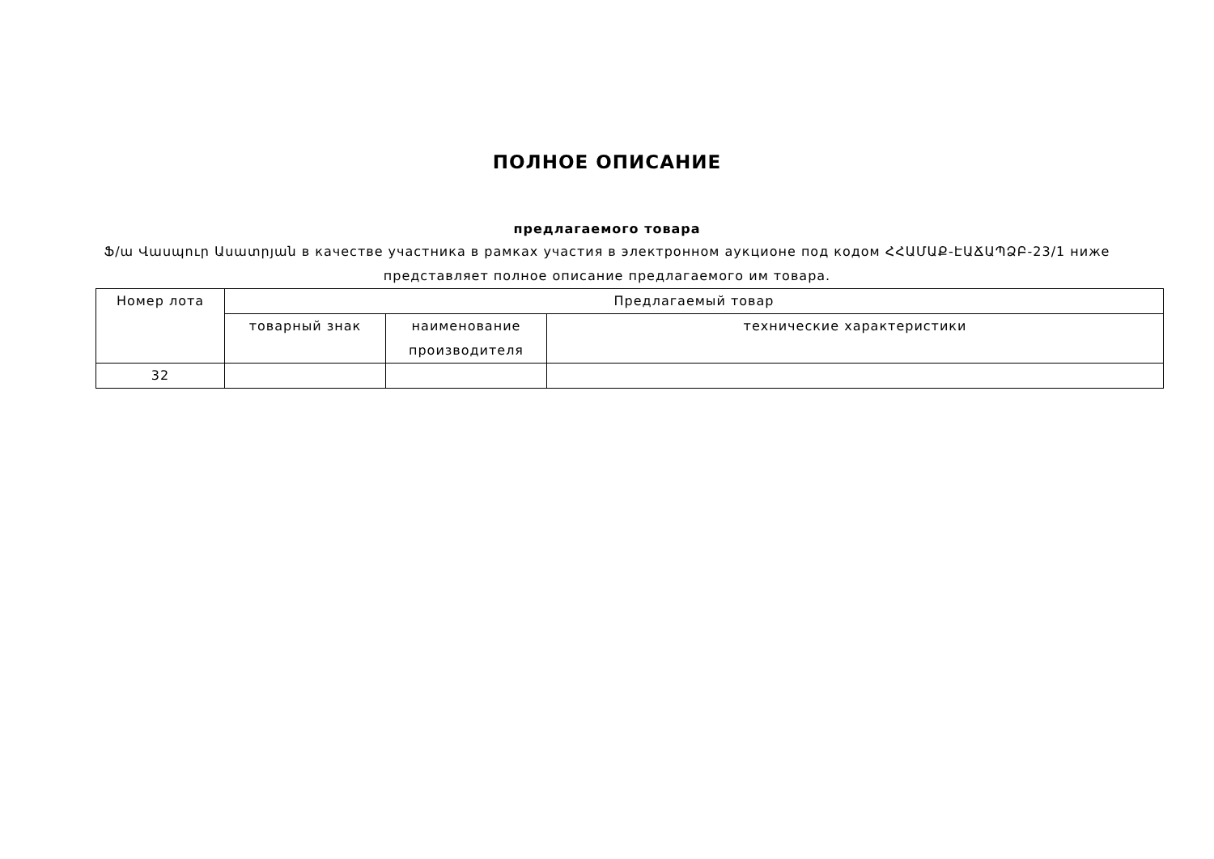ПОЛНОЕ ОПИСАНИЕ
предлагаемого товара
Ֆ/ա Վասպուր Ասատրյան в качестве участника в рамках участия в электронном аукционе под кодом ՀՀԱՄԱՔ-ԷԱՃԱՊՁԲ-23/1 ниже представляет полное описание предлагаемого им товара.
| Номер лота | Предлагаемый товар | | |
| --- | --- | --- | --- |
| | товарный знак | наименование производителя | технические характеристики |
| 32 | | | |